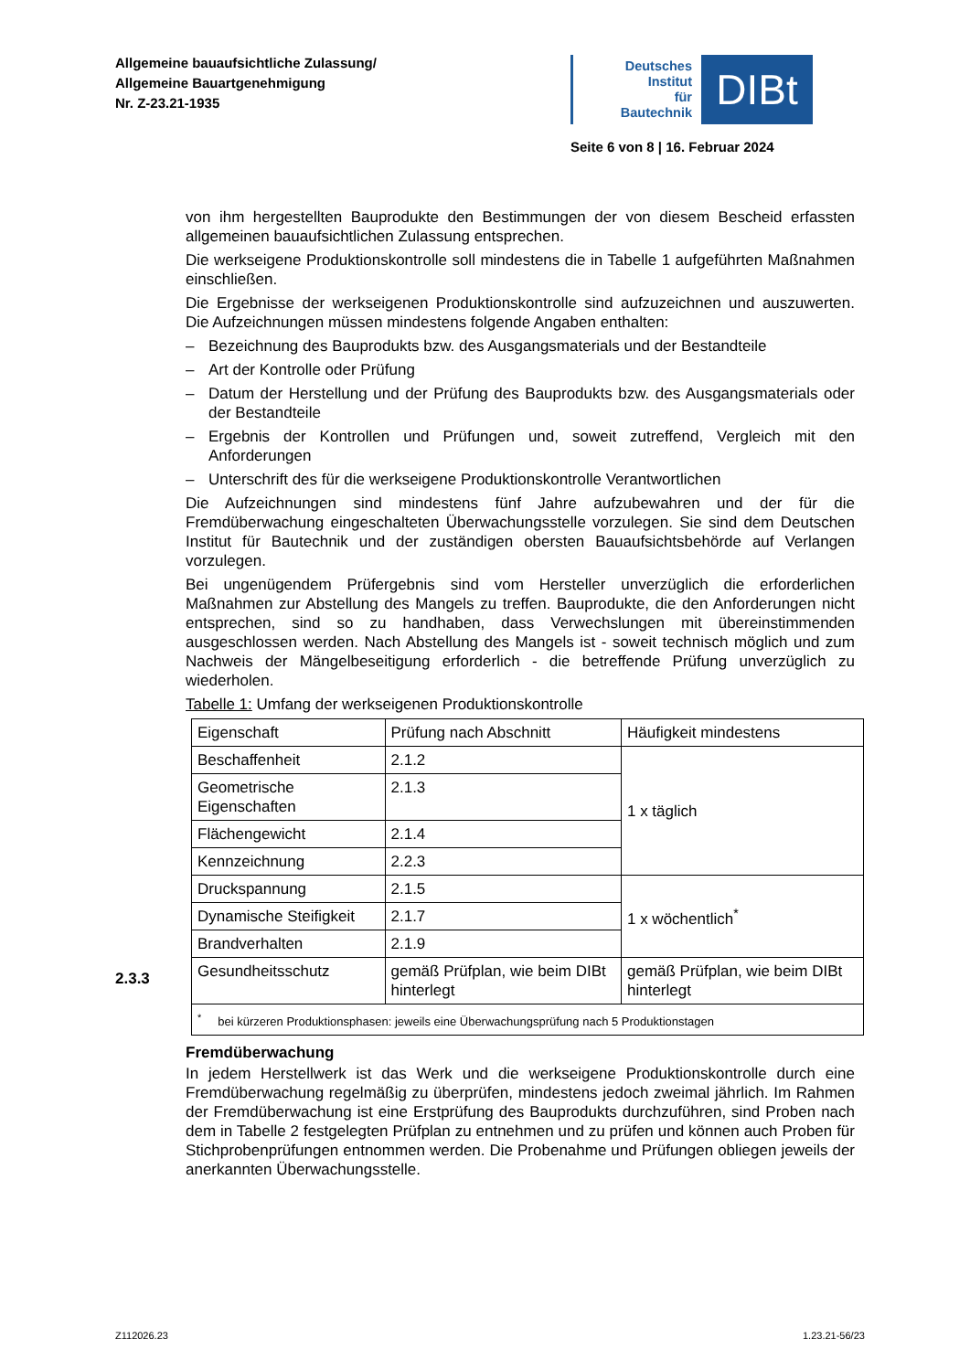Allgemeine bauaufsichtliche Zulassung/
Allgemeine Bauartgenehmigung
Nr. Z-23.21-1935
Deutsches
Institut
für
Bautechnik
DIBt
Seite 6 von 8 | 16. Februar 2024
von ihm hergestellten Bauprodukte den Bestimmungen der von diesem Bescheid erfassten allgemeinen bauaufsichtlichen Zulassung entsprechen.
Die werkseigene Produktionskontrolle soll mindestens die in Tabelle 1 aufgeführten Maßnahmen einschließen.
Die Ergebnisse der werkseigenen Produktionskontrolle sind aufzuzeichnen und auszuwerten. Die Aufzeichnungen müssen mindestens folgende Angaben enthalten:
– Bezeichnung des Bauprodukts bzw. des Ausgangsmaterials und der Bestandteile
– Art der Kontrolle oder Prüfung
– Datum der Herstellung und der Prüfung des Bauprodukts bzw. des Ausgangsmaterials oder der Bestandteile
– Ergebnis der Kontrollen und Prüfungen und, soweit zutreffend, Vergleich mit den Anforderungen
– Unterschrift des für die werkseigene Produktionskontrolle Verantwortlichen
Die Aufzeichnungen sind mindestens fünf Jahre aufzubewahren und der für die Fremdüberwachung eingeschalteten Überwachungsstelle vorzulegen. Sie sind dem Deutschen Institut für Bautechnik und der zuständigen obersten Bauaufsichtsbehörde auf Verlangen vorzulegen.
Bei ungenügendem Prüfergebnis sind vom Hersteller unverzüglich die erforderlichen Maßnahmen zur Abstellung des Mangels zu treffen. Bauprodukte, die den Anforderungen nicht entsprechen, sind so zu handhaben, dass Verwechslungen mit übereinstimmenden ausgeschlossen werden. Nach Abstellung des Mangels ist - soweit technisch möglich und zum Nachweis der Mängelbeseitigung erforderlich - die betreffende Prüfung unverzüglich zu wiederholen.
Tabelle 1: Umfang der werkseigenen Produktionskontrolle
| Eigenschaft | Prüfung nach Abschnitt | Häufigkeit mindestens |
| Beschaffenheit | 2.1.2 | 1 x täglich |
| Geometrische Eigenschaften | 2.1.3 | |
| Flächengewicht | 2.1.4 | |
| Kennzeichnung | 2.2.3 | |
| Druckspannung | 2.1.5 | 1 x wöchentlich<sup>*</sup> |
| Dynamische Steifigkeit | 2.1.7 | |
| Brandverhalten | 2.1.9 | |
| Gesundheitsschutz | gemäß Prüfplan, wie beim DIBt hinterlegt | gemäß Prüfplan, wie beim DIBt hinterlegt |
| <sup>*</sup> bei kürzeren Produktionsphasen: jeweils eine Überwachungsprüfung nach 5 Produktionstagen | | |
Fremdüberwachung
In jedem Herstellwerk ist das Werk und die werkseigene Produktionskontrolle durch eine Fremdüberwachung regelmäßig zu überprüfen, mindestens jedoch zweimal jährlich. Im Rahmen der Fremdüberwachung ist eine Erstprüfung des Bauprodukts durchzuführen, sind Proben nach dem in Tabelle 2 festgelegten Prüfplan zu entnehmen und zu prüfen und können auch Proben für Stichprobenprüfungen entnommen werden. Die Probenahme und Prüfungen obliegen jeweils der anerkannten Überwachungsstelle.
2.3.3
Z112026.23 1.23.21-56/23